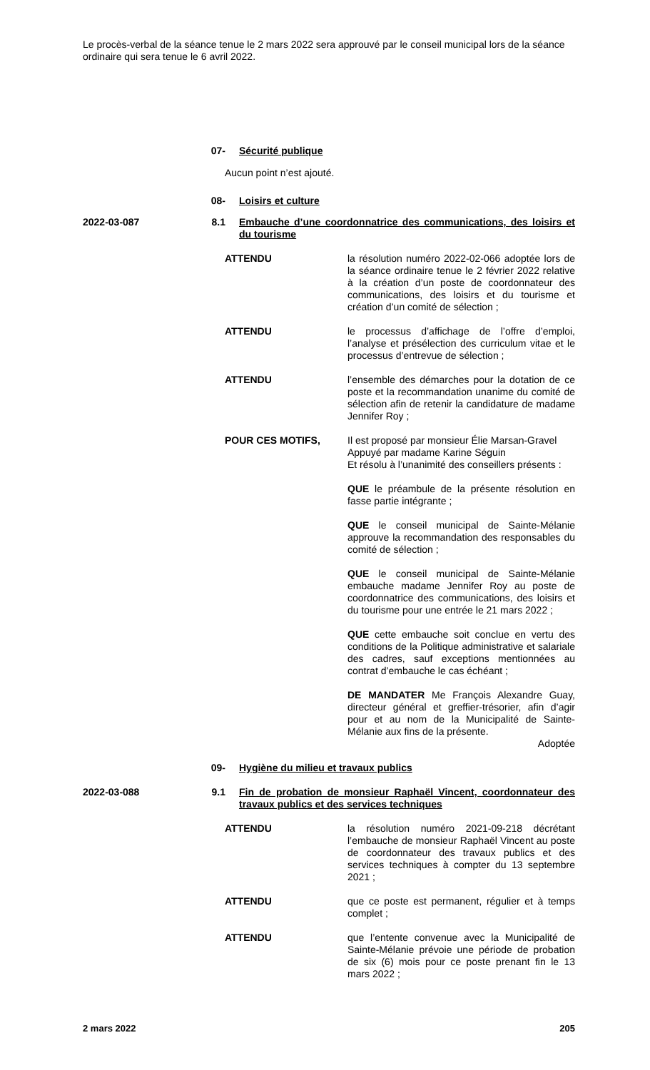Le procès-verbal de la séance tenue le 2 mars 2022 sera approuvé par le conseil municipal lors de la séance ordinaire qui sera tenue le 6 avril 2022.
07- Sécurité publique
Aucun point n’est ajouté.
08- Loisirs et culture
2022-03-087 8.1 Embauche d’une coordonnatrice des communications, des loisirs et du tourisme
ATTENDU la résolution numéro 2022-02-066 adoptée lors de la séance ordinaire tenue le 2 février 2022 relative à la création d’un poste de coordonnateur des communications, des loisirs et du tourisme et création d’un comité de sélection ;
ATTENDU le processus d’affichage de l’offre d’emploi, l’analyse et présélection des curriculum vitae et le processus d’entrevue de sélection ;
ATTENDU l’ensemble des démarches pour la dotation de ce poste et la recommandation unanime du comité de sélection afin de retenir la candidature de madame Jennifer Roy ;
POUR CES MOTIFS, Il est proposé par monsieur Élie Marsan-Gravel
Appuyé par madame Karine Séguin
Et résolu à l’unanimité des conseillers présents :
QUE le préambule de la présente résolution en fasse partie intégrante ;
QUE le conseil municipal de Sainte-Mélanie approuve la recommandation des responsables du comité de sélection ;
QUE le conseil municipal de Sainte-Mélanie embauche madame Jennifer Roy au poste de coordonnatrice des communications, des loisirs et du tourisme pour une entrée le 21 mars 2022 ;
QUE cette embauche soit conclue en vertu des conditions de la Politique administrative et salariale des cadres, sauf exceptions mentionnées au contrat d’embauche le cas échéant ;
DE MANDATER Me François Alexandre Guay, directeur général et greffier-trésorier, afin d’agir pour et au nom de la Municipalité de Sainte-Mélanie aux fins de la présente.
Adoptée
09- Hygiène du milieu et travaux publics
2022-03-088 9.1 Fin de probation de monsieur Raphaël Vincent, coordonnateur des travaux publics et des services techniques
ATTENDU la résolution numéro 2021-09-218 décrétant l’embauche de monsieur Raphaël Vincent au poste de coordonnateur des travaux publics et des services techniques à compter du 13 septembre 2021 ;
ATTENDU que ce poste est permanent, régulier et à temps complet ;
ATTENDU que l’entente convenue avec la Municipalité de Sainte-Mélanie prévoie une période de probation de six (6) mois pour ce poste prenant fin le 13 mars 2022 ;
2 mars 2022 205